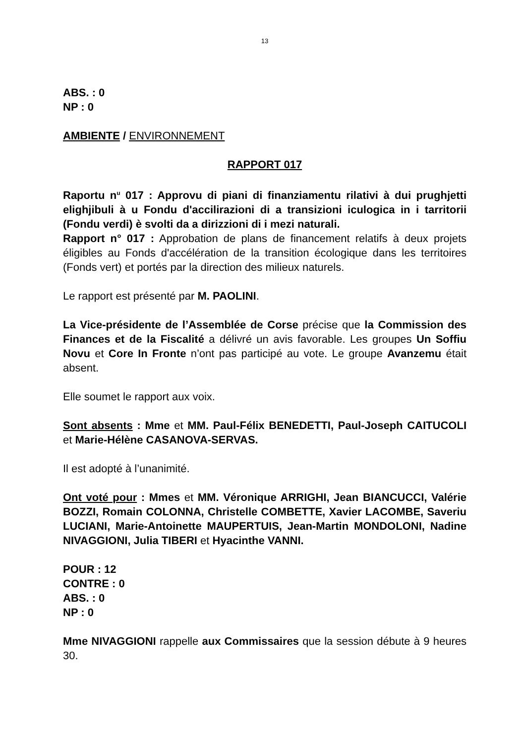13
ABS. : 0
NP : 0
AMBIENTE / ENVIRONNEMENT
RAPPORT 017
Raportu n<sup>u</sup> 017 : Approvu di piani di finanziamentu rilativi à dui prughjetti elighjibuli à u Fondu d'accilirazioni di a transizioni iculogica in i tarritorii (Fondu verdi) è svolti da a dirizzioni di i mezi naturali.
Rapport n° 017 : Approbation de plans de financement relatifs à deux projets éligibles au Fonds d'accélération de la transition écologique dans les territoires (Fonds vert) et portés par la direction des milieux naturels.
Le rapport est présenté par M. PAOLINI.
La Vice-présidente de l’Assemblée de Corse précise que la Commission des Finances et de la Fiscalité a délivré un avis favorable. Les groupes Un Soffiu Novu et Core In Fronte n’ont pas participé au vote. Le groupe Avanzemu était absent.
Elle soumet le rapport aux voix.
Sont absents : Mme et MM. Paul-Félix BENEDETTI, Paul-Joseph CAITUCOLI et Marie-Hélène CASANOVA-SERVAS.
Il est adopté à l’unanimité.
Ont voté pour : Mmes et MM. Véronique ARRIGHI, Jean BIANCUCCI, Valérie BOZZI, Romain COLONNA, Christelle COMBETTE, Xavier LACOMBE, Saveriu LUCIANI, Marie-Antoinette MAUPERTUIS, Jean-Martin MONDOLONI, Nadine NIVAGGIONI, Julia TIBERI et Hyacinthe VANNI.
POUR : 12
CONTRE : 0
ABS. : 0
NP : 0
Mme NIVAGGIONI rappelle aux Commissaires que la session débute à 9 heures 30.